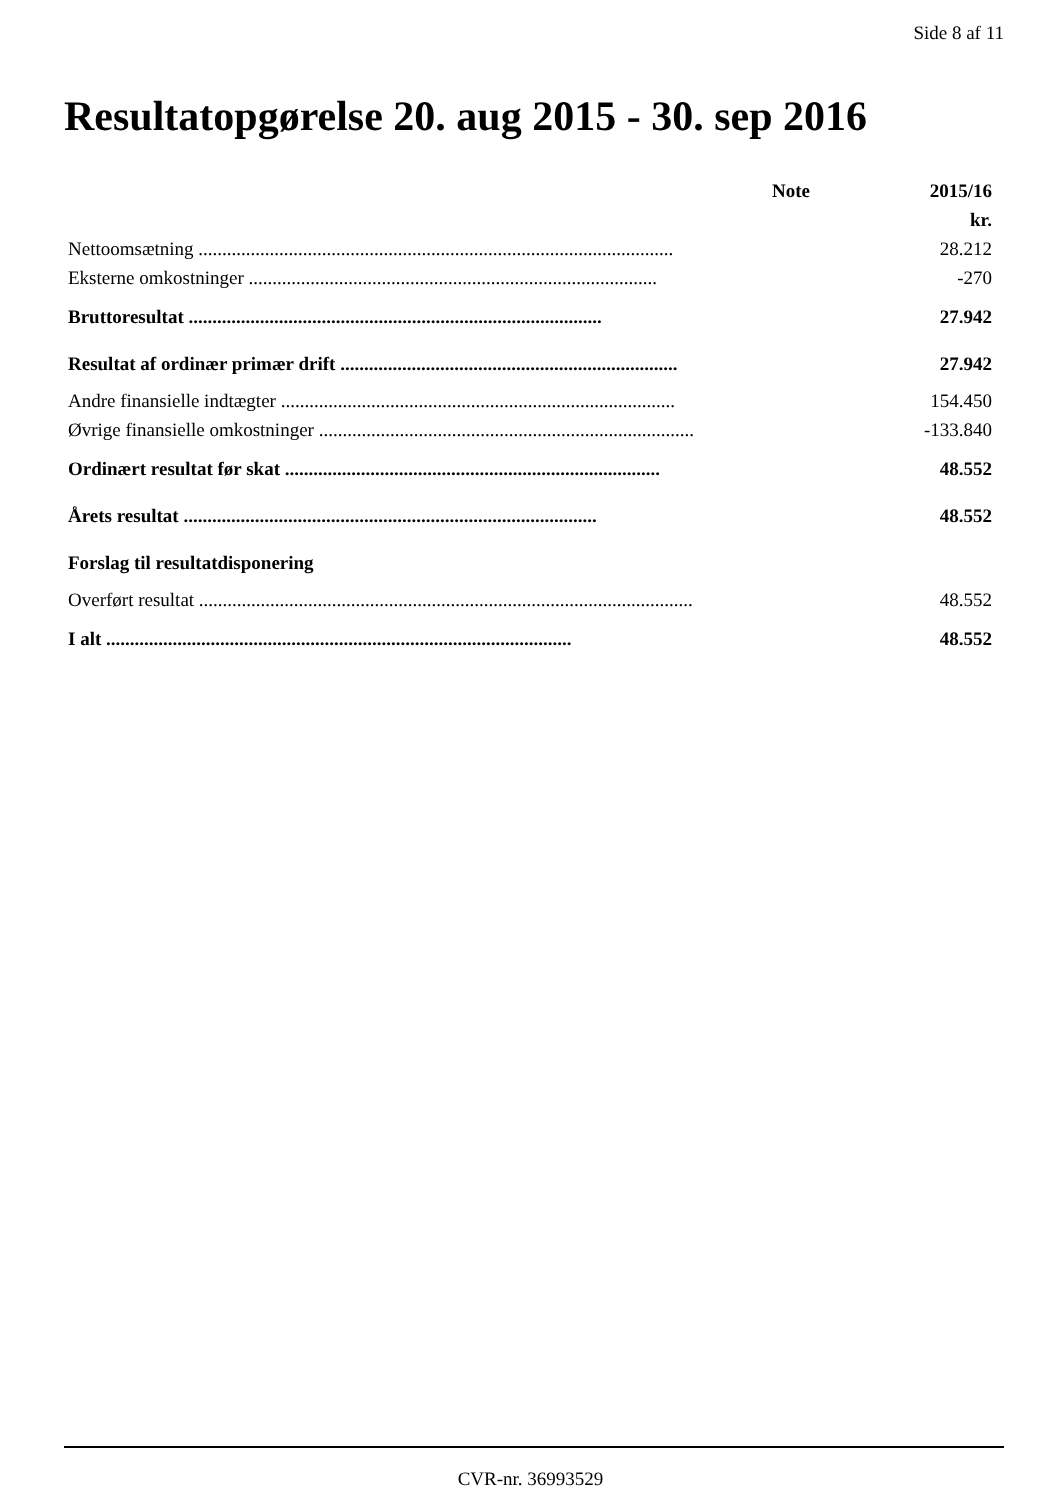Side 8 af 11
Resultatopgørelse 20. aug 2015 - 30. sep 2016
| | Note | 2015/16 |
| --- | --- | --- |
| | | kr. |
| Nettoomsætning .................................................................................................... | | 28.212 |
| Eksterne omkostninger ...................................................................................... | | -270 |
| Bruttoresultat ....................................................................................... | | 27.942 |
| Resultat af ordinær primær drift ....................................................................... | | 27.942 |
| Andre finansielle indtægter ................................................................................... | | 154.450 |
| Øvrige finansielle omkostninger ............................................................................... | | -133.840 |
| Ordinært resultat før skat ............................................................................... | | 48.552 |
| Årets resultat ....................................................................................... | | 48.552 |
| Forslag til resultatdisponering | | |
| Overført resultat ........................................................................................................ | | 48.552 |
| I alt .................................................................................................. | | 48.552 |
CVR-nr. 36993529